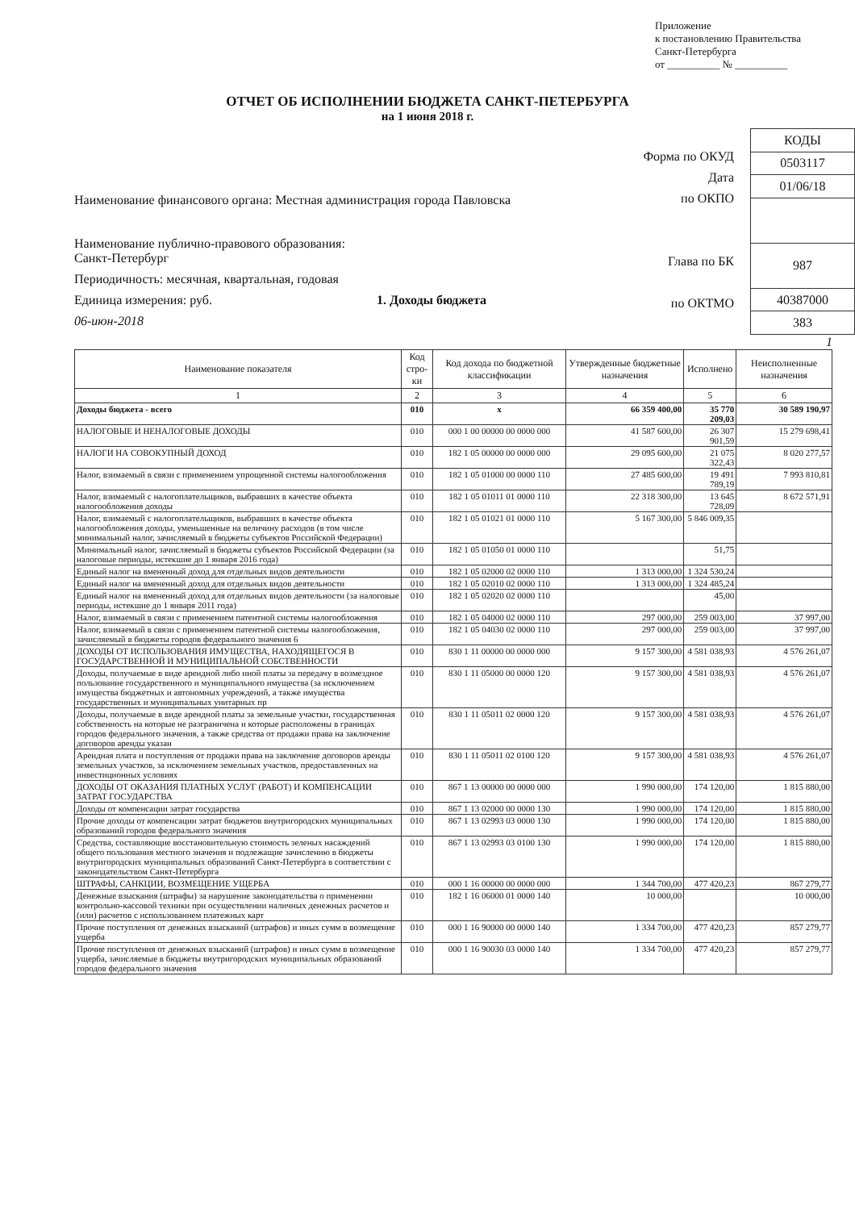Приложение
к постановлению Правительства
Санкт-Петербурга
от __________ № __________
ОТЧЕТ ОБ ИСПОЛНЕНИИ БЮДЖЕТА САНКТ-ПЕТЕРБУРГА
на 1 июня 2018 г.
Наименование финансового органа: Местная администрация города Павловска
Наименование публично-правового образования:
Санкт-Петербург
Периодичность: месячная, квартальная, годовая
Единица измерения: руб. 1. Доходы бюджета
06-июн-2018
Форма по ОКУД
Дата
по ОКПО
Глава по БК
по ОКТМО
| КОДЫ |
| 0503117 |
| 01/06/18 |
| 987 |
| 40387000 |
| 383 |
1
| Наименование показателя | Код стро-ки | Код дохода по бюджетной классификации | Утвержденные бюджетные назначения | Исполнено | Неисполненные назначения |
| --- | --- | --- | --- | --- | --- |
| 1 | 2 | 3 | 4 | 5 | 6 |
| Доходы бюджета - всего | 010 | x | 66 359 400,00 | 35 770 209,03 | 30 589 190,97 |
| НАЛОГОВЫЕ И НЕНАЛОГОВЫЕ ДОХОДЫ | 010 | 000 1 00 00000 00 0000 000 | 41 587 600,00 | 26 307 901,59 | 15 279 698,41 |
| НАЛОГИ НА СОВОКУПНЫЙ ДОХОД | 010 | 182 1 05 00000 00 0000 000 | 29 095 600,00 | 21 075 322,43 | 8 020 277,57 |
| Налог, взимаемый в связи с применением упрощенной системы налогообложения | 010 | 182 1 05 01000 00 0000 110 | 27 485 600,00 | 19 491 789,19 | 7 993 810,81 |
| Налог, взимаемый с налогоплательщиков, выбравших в качестве объекта налогообложения доходы | 010 | 182 1 05 01011 01 0000 110 | 22 318 300,00 | 13 645 728,09 | 8 672 571,91 |
| Налог, взимаемый с налогоплательщиков, выбравших в качестве объекта налогообложения доходы, уменьшенные на величину расходов (в том числе минимальный налог, зачисляемый в бюджеты субъектов Российской Федерации) | 010 | 182 1 05 01021 01 0000 110 | 5 167 300,00 | 5 846 009,35 | |
| Минимальный налог, зачисляемый в бюджеты субъектов Российской Федерации (за налоговые периоды, истекшие до 1 января 2016 года) | 010 | 182 1 05 01050 01 0000 110 | | 51,75 | |
| Единый налог на вмененный доход для отдельных видов деятельности | 010 | 182 1 05 02000 02 0000 110 | 1 313 000,00 | 1 324 530,24 | |
| Единый налог на вмененный доход для отдельных видов деятельности | 010 | 182 1 05 02010 02 0000 110 | 1 313 000,00 | 1 324 485,24 | |
| Единый налог на вмененный доход для отдельных видов деятельности (за налоговые периоды, истекшие до 1 января 2011 года) | 010 | 182 1 05 02020 02 0000 110 | | 45,00 | |
| Налог, взимаемый в связи с применением патентной системы налогообложения | 010 | 182 1 05 04000 02 0000 110 | 297 000,00 | 259 003,00 | 37 997,00 |
| Налог, взимаемый в связи с применением патентной системы налогообложения, зачисляемый в бюджеты городов федерального значения 6 | 010 | 182 1 05 04030 02 0000 110 | 297 000,00 | 259 003,00 | 37 997,00 |
| ДОХОДЫ ОТ ИСПОЛЬЗОВАНИЯ ИМУЩЕСТВА, НАХОДЯЩЕГОСЯ В ГОСУДАРСТВЕННОЙ И МУНИЦИПАЛЬНОЙ СОБСТВЕННОСТИ | 010 | 830 1 11 00000 00 0000 000 | 9 157 300,00 | 4 581 038,93 | 4 576 261,07 |
| Доходы, получаемые в виде арендной либо иной платы за передачу в возмездное пользование государственного и муниципального имущества (за исключением имущества бюджетных и автономных учреждений, а также имущества государственных и муниципальных унитарных пр | 010 | 830 1 11 05000 00 0000 120 | 9 157 300,00 | 4 581 038,93 | 4 576 261,07 |
| Доходы, получаемые в виде арендной платы за земельные участки, государственная собственность на которые не разграничена и которые расположены в границах городов федерального значения, а также средства от продажи права на заключение договоров аренды указан | 010 | 830 1 11 05011 02 0000 120 | 9 157 300,00 | 4 581 038,93 | 4 576 261,07 |
| Арендная плата и поступления от продажи права на заключение договоров аренды земельных участков, за исключением земельных участков, предоставленных на инвестиционных условиях | 010 | 830 1 11 05011 02 0100 120 | 9 157 300,00 | 4 581 038,93 | 4 576 261,07 |
| ДОХОДЫ ОТ ОКАЗАНИЯ ПЛАТНЫХ УСЛУГ (РАБОТ) И КОМПЕНСАЦИИ ЗАТРАТ ГОСУДАРСТВА | 010 | 867 1 13 00000 00 0000 000 | 1 990 000,00 | 174 120,00 | 1 815 880,00 |
| Доходы от компенсации затрат государства | 010 | 867 1 13 02000 00 0000 130 | 1 990 000,00 | 174 120,00 | 1 815 880,00 |
| Прочие доходы от компенсации затрат бюджетов внутригородских муниципальных образований городов федерального значения | 010 | 867 1 13 02993 03 0000 130 | 1 990 000,00 | 174 120,00 | 1 815 880,00 |
| Средства, составляющие восстановительную стоимость зеленых насаждений общего пользования местного значения и подлежащие зачислению в бюджеты внутригородских муниципальных образований Санкт-Петербурга в соответствии с законодательством Санкт-Петербурга | 010 | 867 1 13 02993 03 0100 130 | 1 990 000,00 | 174 120,00 | 1 815 880,00 |
| ШТРАФЫ, САНКЦИИ, ВОЗМЕЩЕНИЕ УЩЕРБА | 010 | 000 1 16 00000 00 0000 000 | 1 344 700,00 | 477 420,23 | 867 279,77 |
| Денежные взыскания (штрафы) за нарушение законодательства о применении контрольно-кассовой техники при осуществлении наличных денежных расчетов и (или) расчетов с использованием платежных карт | 010 | 182 1 16 06000 01 0000 140 | 10 000,00 | | 10 000,00 |
| Прочие поступления от денежных взысканий (штрафов) и иных сумм в возмещение ущерба | 010 | 000 1 16 90000 00 0000 140 | 1 334 700,00 | 477 420,23 | 857 279,77 |
| Прочие поступления от денежных взысканий (штрафов) и иных сумм в возмещение ущерба, зачисляемые в бюджеты внутригородских муниципальных образований городов федерального значения | 010 | 000 1 16 90030 03 0000 140 | 1 334 700,00 | 477 420,23 | 857 279,77 |